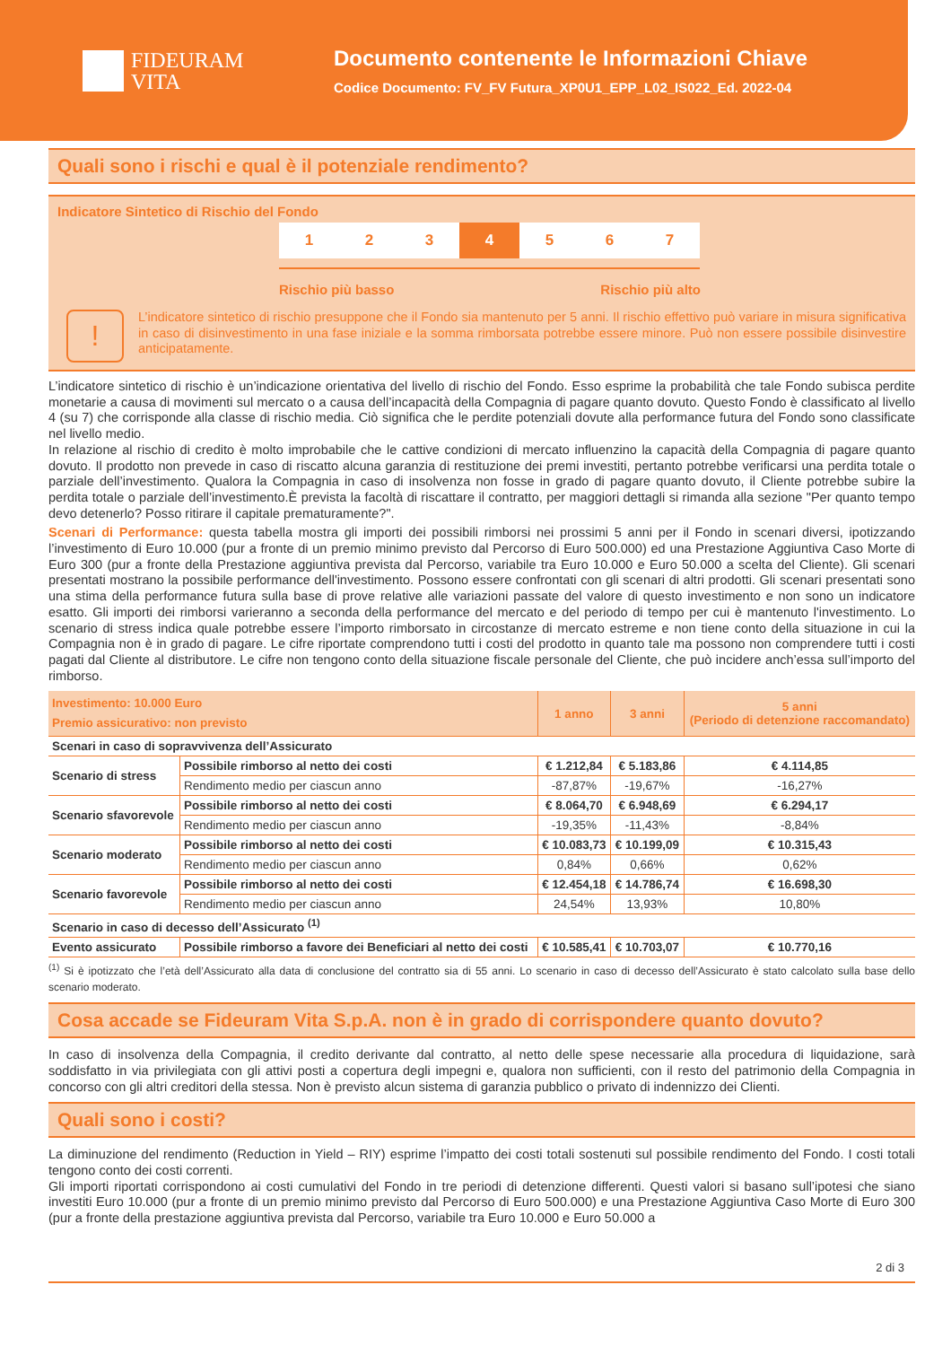FIDEURAM
VITA
Documento contenente le Informazioni Chiave
Codice Documento: FV_FV Futura_XP0U1_EPP_L02_IS022_Ed. 2022-04
Quali sono i rischi e qual è il potenziale rendimento?
Indicatore Sintetico di Rischio del Fondo
1 2 3 4 5 6 7
Rischio più basso Rischio più alto
!
L’indicatore sintetico di rischio presuppone che il Fondo sia mantenuto per 5 anni. Il rischio effettivo può variare in misura significativa in caso di disinvestimento in una fase iniziale e la somma rimborsata potrebbe essere minore. Può non essere possibile disinvestire anticipatamente.
L’indicatore sintetico di rischio è un’indicazione orientativa del livello di rischio del Fondo. Esso esprime la probabilità che tale Fondo subisca perdite monetarie a causa di movimenti sul mercato o a causa dell’incapacità della Compagnia di pagare quanto dovuto. Questo Fondo è classificato al livello 4 (su 7) che corrisponde alla classe di rischio media. Ciò significa che le perdite potenziali dovute alla performance futura del Fondo sono classificate nel livello medio.
In relazione al rischio di credito è molto improbabile che le cattive condizioni di mercato influenzino la capacità della Compagnia di pagare quanto dovuto. Il prodotto non prevede in caso di riscatto alcuna garanzia di restituzione dei premi investiti, pertanto potrebbe verificarsi una perdita totale o parziale dell’investimento. Qualora la Compagnia in caso di insolvenza non fosse in grado di pagare quanto dovuto, il Cliente potrebbe subire la perdita totale o parziale dell’investimento.È prevista la facoltà di riscattare il contratto, per maggiori dettagli si rimanda alla sezione "Per quanto tempo devo detenerlo? Posso ritirare il capitale prematuramente?".
Scenari di Performance: questa tabella mostra gli importi dei possibili rimborsi nei prossimi 5 anni per il Fondo in scenari diversi, ipotizzando l’investimento di Euro 10.000 (pur a fronte di un premio minimo previsto dal Percorso di Euro 500.000) ed una Prestazione Aggiuntiva Caso Morte di Euro 300 (pur a fronte della Prestazione aggiuntiva prevista dal Percorso, variabile tra Euro 10.000 e Euro 50.000 a scelta del Cliente). Gli scenari presentati mostrano la possibile performance dell'investimento. Possono essere confrontati con gli scenari di altri prodotti. Gli scenari presentati sono una stima della performance futura sulla base di prove relative alle variazioni passate del valore di questo investimento e non sono un indicatore esatto. Gli importi dei rimborsi varieranno a seconda della performance del mercato e del periodo di tempo per cui è mantenuto l'investimento. Lo scenario di stress indica quale potrebbe essere l’importo rimborsato in circostanze di mercato estreme e non tiene conto della situazione in cui la Compagnia non è in grado di pagare. Le cifre riportate comprendono tutti i costi del prodotto in quanto tale ma possono non comprendere tutti i costi pagati dal Cliente al distributore. Le cifre non tengono conto della situazione fiscale personale del Cliente, che può incidere anch’essa sull’importo del rimborso.
| Investimento: 10.000 Euro Premio assicurativo: non previsto | | 1 anno | 3 anni | 5 anni (Periodo di detenzione raccomandato) |
| --- | --- | --- | --- | --- |
| Scenari in caso di sopravvivenza dell’Assicurato | | | | |
| Scenario di stress | Possibile rimborso al netto dei costi | € 1.212,84 | € 5.183,86 | € 4.114,85 |
| | Rendimento medio per ciascun anno | -87,87% | -19,67% | -16,27% |
| Scenario sfavorevole | Possibile rimborso al netto dei costi | € 8.064,70 | € 6.948,69 | € 6.294,17 |
| | Rendimento medio per ciascun anno | -19,35% | -11,43% | -8,84% |
| Scenario moderato | Possibile rimborso al netto dei costi | € 10.083,73 | € 10.199,09 | € 10.315,43 |
| | Rendimento medio per ciascun anno | 0,84% | 0,66% | 0,62% |
| Scenario favorevole | Possibile rimborso al netto dei costi | € 12.454,18 | € 14.786,74 | € 16.698,30 |
| | Rendimento medio per ciascun anno | 24,54% | 13,93% | 10,80% |
| Scenario in caso di decesso dell’Assicurato <sup>(1)</sup> | | | | |
| Evento assicurato | Possibile rimborso a favore dei Beneficiari al netto dei costi | € 10.585,41 | € 10.703,07 | € 10.770,16 |
<sup>(1)</sup> Si è ipotizzato che l’età dell’Assicurato alla data di conclusione del contratto sia di 55 anni. Lo scenario in caso di decesso dell’Assicurato è stato calcolato sulla base dello scenario moderato.
Cosa accade se Fideuram Vita S.p.A. non è in grado di corrispondere quanto dovuto?
In caso di insolvenza della Compagnia, il credito derivante dal contratto, al netto delle spese necessarie alla procedura di liquidazione, sarà soddisfatto in via privilegiata con gli attivi posti a copertura degli impegni e, qualora non sufficienti, con il resto del patrimonio della Compagnia in concorso con gli altri creditori della stessa. Non è previsto alcun sistema di garanzia pubblico o privato di indennizzo dei Clienti.
Quali sono i costi?
La diminuzione del rendimento (Reduction in Yield – RIY) esprime l’impatto dei costi totali sostenuti sul possibile rendimento del Fondo. I costi totali tengono conto dei costi correnti.
Gli importi riportati corrispondono ai costi cumulativi del Fondo in tre periodi di detenzione differenti. Questi valori si basano sull’ipotesi che siano investiti Euro 10.000 (pur a fronte di un premio minimo previsto dal Percorso di Euro 500.000) e una Prestazione Aggiuntiva Caso Morte di Euro 300 (pur a fronte della prestazione aggiuntiva prevista dal Percorso, variabile tra Euro 10.000 e Euro 50.000 a
2 di 3